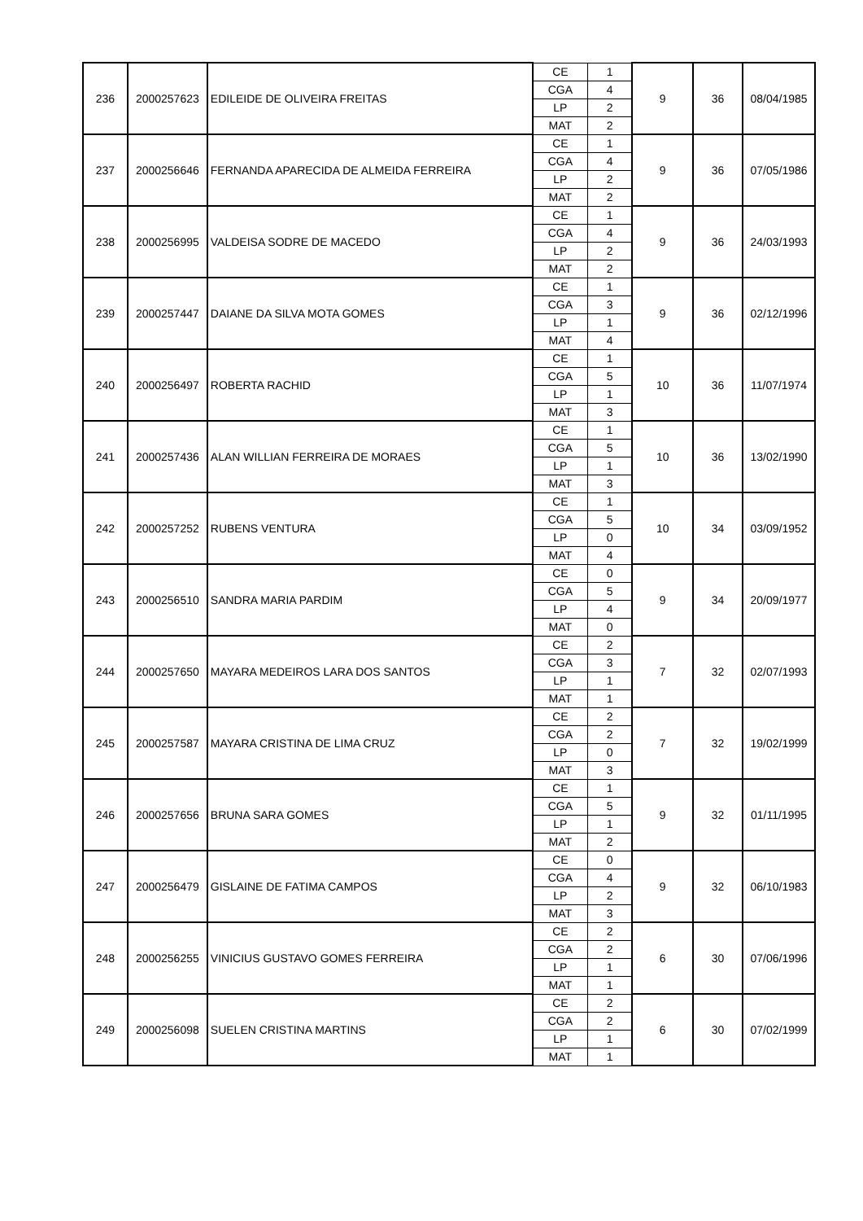| 236 | 2000257623 | EDILEIDE DE OLIVEIRA FREITAS | CE | 1 | 9 | 36 | 08/04/1985 |
| | | | CGA | 4 | | | |
| | | | LP | 2 | | | |
| | | | MAT | 2 | | | |
| 237 | 2000256646 | FERNANDA APARECIDA DE ALMEIDA FERREIRA | CE | 1 | 9 | 36 | 07/05/1986 |
| | | | CGA | 4 | | | |
| | | | LP | 2 | | | |
| | | | MAT | 2 | | | |
| 238 | 2000256995 | VALDEISA SODRE DE MACEDO | CE | 1 | 9 | 36 | 24/03/1993 |
| | | | CGA | 4 | | | |
| | | | LP | 2 | | | |
| | | | MAT | 2 | | | |
| 239 | 2000257447 | DAIANE DA SILVA MOTA GOMES | CE | 1 | 9 | 36 | 02/12/1996 |
| | | | CGA | 3 | | | |
| | | | LP | 1 | | | |
| | | | MAT | 4 | | | |
| 240 | 2000256497 | ROBERTA RACHID | CE | 1 | 10 | 36 | 11/07/1974 |
| | | | CGA | 5 | | | |
| | | | LP | 1 | | | |
| | | | MAT | 3 | | | |
| 241 | 2000257436 | ALAN WILLIAN FERREIRA DE MORAES | CE | 1 | 10 | 36 | 13/02/1990 |
| | | | CGA | 5 | | | |
| | | | LP | 1 | | | |
| | | | MAT | 3 | | | |
| 242 | 2000257252 | RUBENS VENTURA | CE | 1 | 10 | 34 | 03/09/1952 |
| | | | CGA | 5 | | | |
| | | | LP | 0 | | | |
| | | | MAT | 4 | | | |
| 243 | 2000256510 | SANDRA MARIA PARDIM | CE | 0 | 9 | 34 | 20/09/1977 |
| | | | CGA | 5 | | | |
| | | | LP | 4 | | | |
| | | | MAT | 0 | | | |
| 244 | 2000257650 | MAYARA MEDEIROS LARA DOS SANTOS | CE | 2 | 7 | 32 | 02/07/1993 |
| | | | CGA | 3 | | | |
| | | | LP | 1 | | | |
| | | | MAT | 1 | | | |
| 245 | 2000257587 | MAYARA CRISTINA DE LIMA CRUZ | CE | 2 | 7 | 32 | 19/02/1999 |
| | | | CGA | 2 | | | |
| | | | LP | 0 | | | |
| | | | MAT | 3 | | | |
| 246 | 2000257656 | BRUNA SARA GOMES | CE | 1 | 9 | 32 | 01/11/1995 |
| | | | CGA | 5 | | | |
| | | | LP | 1 | | | |
| | | | MAT | 2 | | | |
| 247 | 2000256479 | GISLAINE DE FATIMA CAMPOS | CE | 0 | 9 | 32 | 06/10/1983 |
| | | | CGA | 4 | | | |
| | | | LP | 2 | | | |
| | | | MAT | 3 | | | |
| 248 | 2000256255 | VINICIUS GUSTAVO GOMES FERREIRA | CE | 2 | 6 | 30 | 07/06/1996 |
| | | | CGA | 2 | | | |
| | | | LP | 1 | | | |
| | | | MAT | 1 | | | |
| 249 | 2000256098 | SUELEN CRISTINA MARTINS | CE | 2 | 6 | 30 | 07/02/1999 |
| | | | CGA | 2 | | | |
| | | | LP | 1 | | | |
| | | | MAT | 1 | | | |